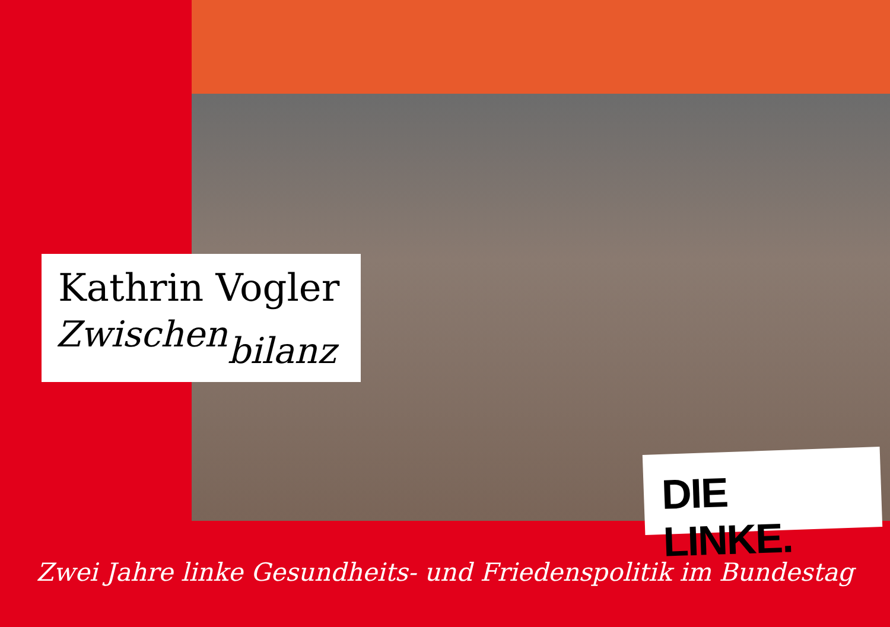Kathrin Vogler
Zwischen<sub>bilanz</sub>
DIE LINKE.
Zwei Jahre linke Gesundheits- und Friedenspolitik im Bundestag